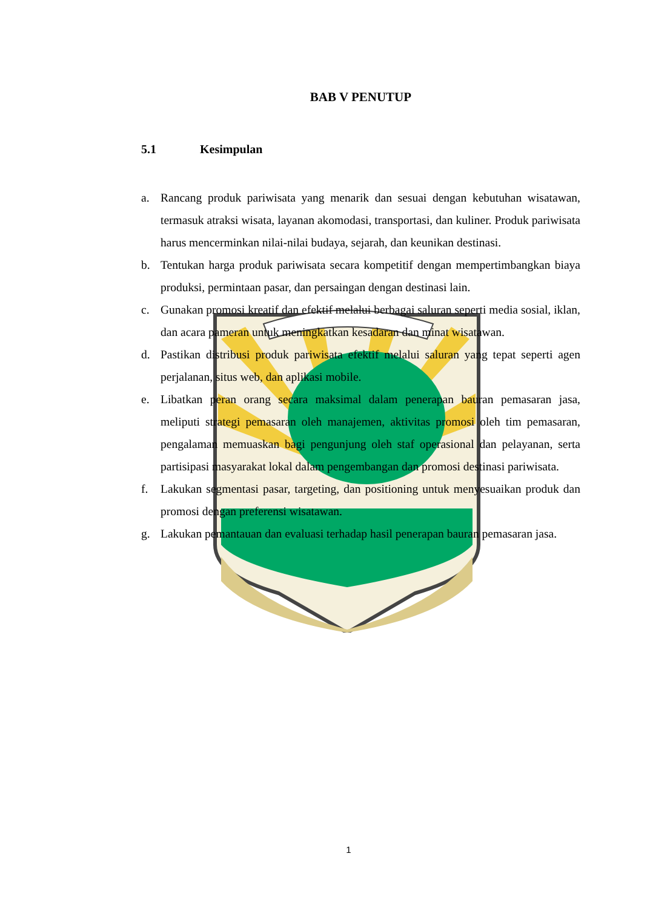BAB V PENUTUP
5.1 Kesimpulan
a. Rancang produk pariwisata yang menarik dan sesuai dengan kebutuhan wisatawan, termasuk atraksi wisata, layanan akomodasi, transportasi, dan kuliner. Produk pariwisata harus mencerminkan nilai-nilai budaya, sejarah, dan keunikan destinasi.
b. Tentukan harga produk pariwisata secara kompetitif dengan mempertimbangkan biaya produksi, permintaan pasar, dan persaingan dengan destinasi lain.
c. Gunakan promosi kreatif dan efektif melalui berbagai saluran seperti media sosial, iklan, dan acara pameran untuk meningkatkan kesadaran dan minat wisatawan.
d. Pastikan distribusi produk pariwisata efektif melalui saluran yang tepat seperti agen perjalanan, situs web, dan aplikasi mobile.
e. Libatkan peran orang secara maksimal dalam penerapan bauran pemasaran jasa, meliputi strategi pemasaran oleh manajemen, aktivitas promosi oleh tim pemasaran, pengalaman memuaskan bagi pengunjung oleh staf operasional dan pelayanan, serta partisipasi masyarakat lokal dalam pengembangan dan promosi destinasi pariwisata.
f. Lakukan segmentasi pasar, targeting, dan positioning untuk menyesuaikan produk dan promosi dengan preferensi wisatawan.
g. Lakukan pemantauan dan evaluasi terhadap hasil penerapan bauran pemasaran jasa.
1